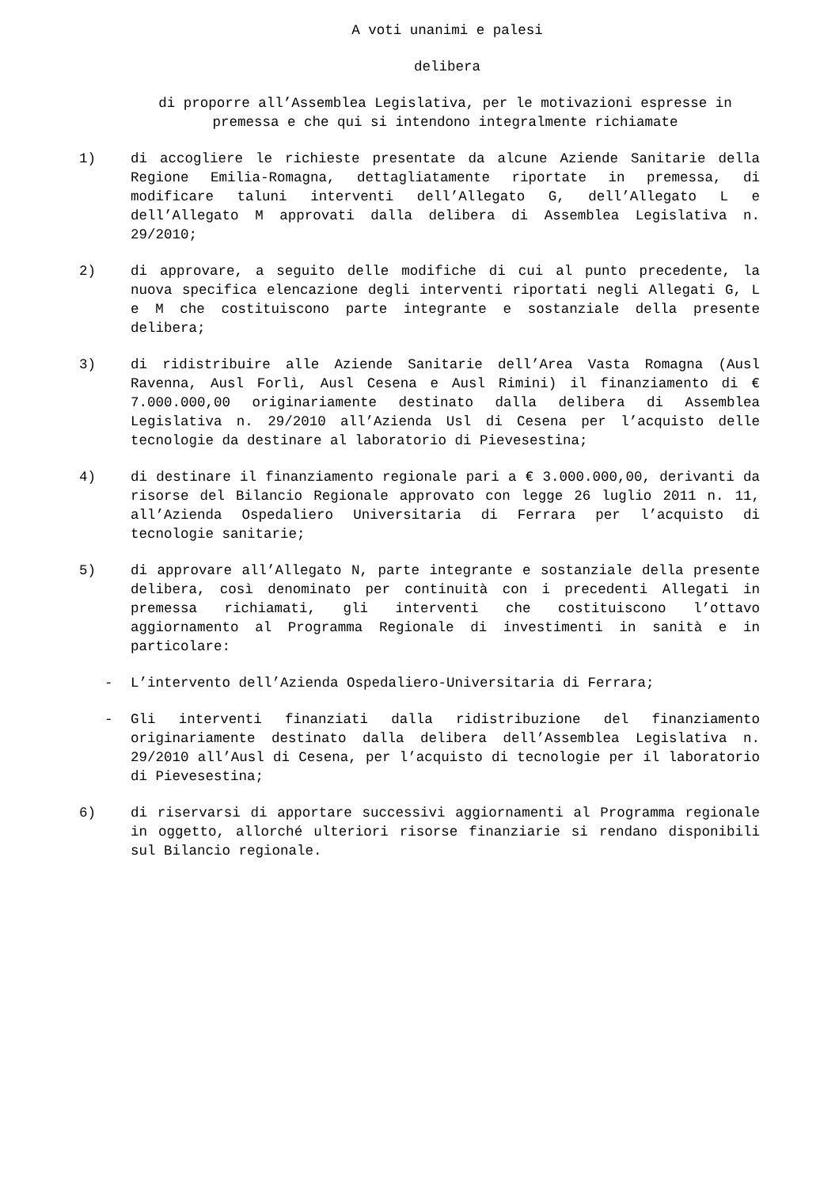A voti unanimi e palesi
delibera
di proporre all’Assemblea Legislativa, per le motivazioni espresse in premessa e che qui si intendono integralmente richiamate
1) di accogliere le richieste presentate da alcune Aziende Sanitarie della Regione Emilia-Romagna, dettagliatamente riportate in premessa, di modificare taluni interventi dell’Allegato G, dell’Allegato L e dell’Allegato M approvati dalla delibera di Assemblea Legislativa n. 29/2010;
2) di approvare, a seguito delle modifiche di cui al punto precedente, la nuova specifica elencazione degli interventi riportati negli Allegati G, L e M che costituiscono parte integrante e sostanziale della presente delibera;
3) di ridistribuire alle Aziende Sanitarie dell’Area Vasta Romagna (Ausl Ravenna, Ausl Forlì, Ausl Cesena e Ausl Rimini) il finanziamento di € 7.000.000,00 originariamente destinato dalla delibera di Assemblea Legislativa n. 29/2010 all’Azienda Usl di Cesena per l’acquisto delle tecnologie da destinare al laboratorio di Pievesestina;
4) di destinare il finanziamento regionale pari a € 3.000.000,00, derivanti da risorse del Bilancio Regionale approvato con legge 26 luglio 2011 n. 11, all’Azienda Ospedaliero Universitaria di Ferrara per l’acquisto di tecnologie sanitarie;
5) di approvare all’Allegato N, parte integrante e sostanziale della presente delibera, così denominato per continuità con i precedenti Allegati in premessa richiamati, gli interventi che costituiscono l’ottavo aggiornamento al Programma Regionale di investimenti in sanità e in particolare:
- L’intervento dell’Azienda Ospedaliero-Universitaria di Ferrara;
- Gli interventi finanziati dalla ridistribuzione del finanziamento originariamente destinato dalla delibera dell’Assemblea Legislativa n. 29/2010 all’Ausl di Cesena, per l’acquisto di tecnologie per il laboratorio di Pievesestina;
6) di riservarsi di apportare successivi aggiornamenti al Programma regionale in oggetto, allorché ulteriori risorse finanziarie si rendano disponibili sul Bilancio regionale.